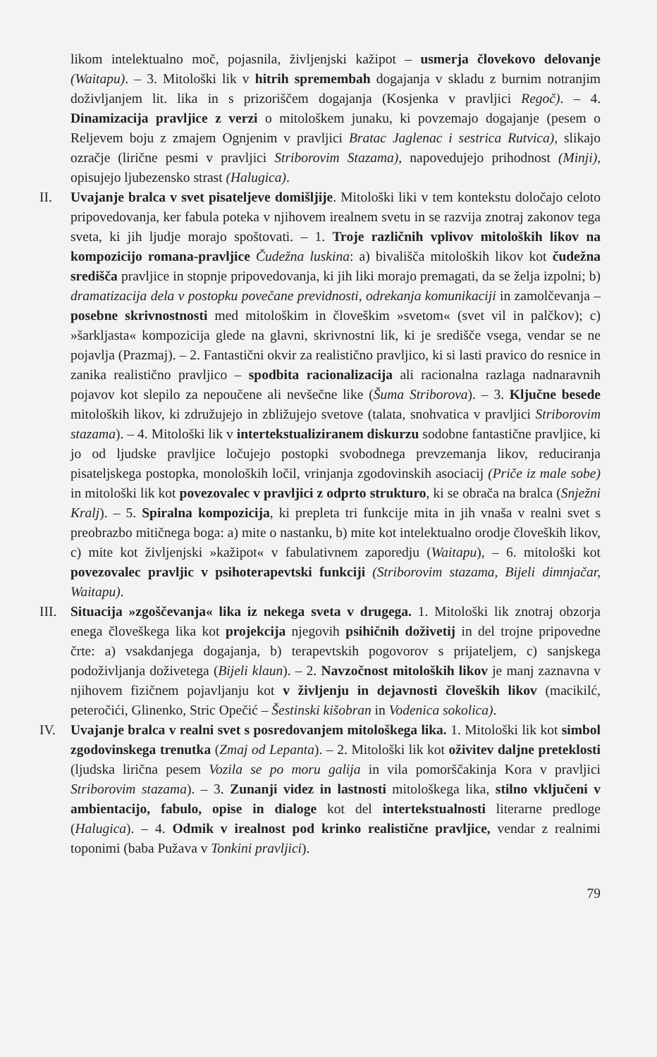likom intelektualno moč, pojasnila, življenjski kažipot – usmerja človekovo delovanje (Waitapu). – 3. Mitološki lik v hitrih spremembah dogajanja v skladu z burnim notranjim doživljanjem lit. lika in s prizoriščem dogajanja (Kosjenka v pravljici Regoč). – 4. Dinamizacija pravljice z verzi o mitološkem junaku, ki povzemajo dogajanje (pesem o Reljevem boju z zmajem Ognjenim v pravljici Bratac Jaglenac i sestrica Rutvica), slikajo ozračje (lirične pesmi v pravljici Striborovim Stazama), napovedujejo prihodnost (Minji), opisujejo ljubezensko strast (Halugica).
II. Uvajanje bralca v svet pisateljeve domišljije. Mitološki liki v tem kontekstu določajo celoto pripovedovanja, ker fabula poteka v njihovem irealnem svetu in se razvija znotraj zakonov tega sveta, ki jih ljudje morajo spoštovati. – 1. Troje različnih vplivov mitoloških likov na kompozicijo romana-pravljice Čudežna luskina: a) bivališča mitoloških likov kot čudežna središča pravljice in stopnje pripovedovanja, ki jih liki morajo premagati, da se želja izpolni; b) dramatizacija dela v postopku povečane previdnosti, odrekanja komunikaciji in zamolčevanja – posebne skrivnostnosti med mitološkim in človeškim »svetom« (svet vil in palčkov); c) »šarkljasta« kompozicija glede na glavni, skrivnostni lik, ki je središče vsega, vendar se ne pojavlja (Prazmaj). – 2. Fantastični okvir za realistično pravljico, ki si lasti pravico do resnice in zanika realistično pravljico – spodbita racionalizacija ali racionalna razlaga nadnaravnih pojavov kot slepilo za nepoučene ali nevšečne like (Šuma Striborova). – 3. Ključne besede mitoloških likov, ki združujejo in zbližujejo svetove (talata, snohvatica v pravljici Striborovim stazama). – 4. Mitološki lik v intertekstualiziranem diskurzu sodobne fantastične pravljice, ki jo od ljudske pravljice ločujejo postopki svobodnega prevzemanja likov, reduciranja pisateljskega postopka, monoloških ločil, vrinjanja zgodovinskih asociacij (Priče iz male sobe) in mitološki lik kot povezovalec v pravljici z odprto strukturo, ki se obrača na bralca (Snježni Kralj). – 5. Spiralna kompozicija, ki prepleta tri funkcije mita in jih vnaša v realni svet s preobrazbo mitičnega boga: a) mite o nastanku, b) mite kot intelektualno orodje človeških likov, c) mite kot življenjski »kažipot« v fabulativnem zaporedju (Waitapu), – 6. mitološki kot povezovalec pravljic v psihoterapevtski funkciji (Striborovim stazama, Bijeli dimnjačar, Waitapu).
III. Situacija »zgoščevanja« lika iz nekega sveta v drugega. 1. Mitološki lik znotraj obzorja enega človeškega lika kot projekcija njegovih psihičnih doživetij in del trojne pripovedne črte: a) vsakdanjega dogajanja, b) terapevtskih pogovorov s prijateljem, c) sanjskega podoživljanja doživetega (Bijeli klaun). – 2. Navzočnost mitoloških likov je manj zaznavna v njihovem fizičnem pojavljanju kot v življenju in dejavnosti človeških likov (macikilć, peteročići, Glinenko, Stric Opečić – Šestinski kišobran in Vodenica sokolica).
IV. Uvajanje bralca v realni svet s posredovanjem mitološkega lika. 1. Mitološki lik kot simbol zgodovinskega trenutka (Zmaj od Lepanta). – 2. Mitološki lik kot oživitev daljne preteklosti (ljudska lirična pesem Vozila se po moru galija in vila pomorščakinja Kora v pravljici Striborovim stazama). – 3. Zunanji videz in lastnosti mitološkega lika, stilno vključeni v ambientacijo, fabulo, opise in dialoge kot del intertekstualnosti literarne predloge (Halugica). – 4. Odmik v irealnost pod krinko realistične pravljice, vendar z realnimi toponimi (baba Pužava v Tonkini pravljici).
79